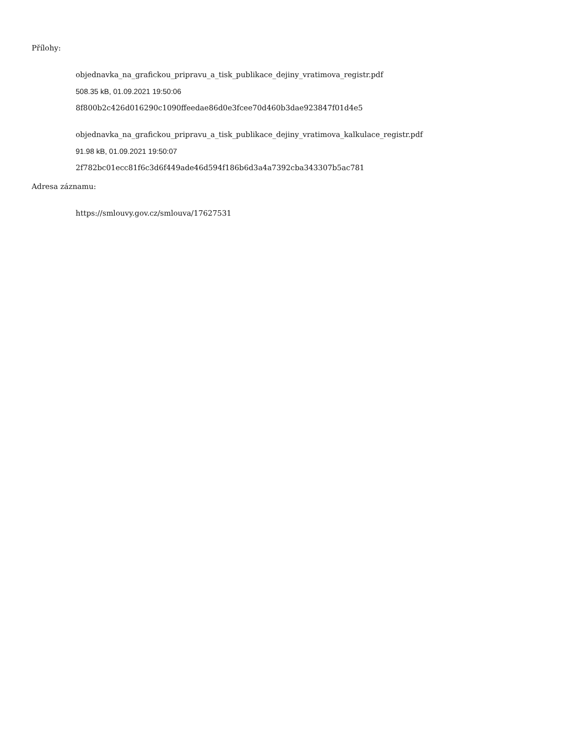Přílohy:
objednavka_na_grafickou_pripravu_a_tisk_publikace_dejiny_vratimova_registr.pdf
508.35 kB, 01.09.2021 19:50:06
8f800b2c426d016290c1090ffeedae86d0e3fcee70d460b3dae923847f01d4e5
objednavka_na_grafickou_pripravu_a_tisk_publikace_dejiny_vratimova_kalkulace_registr.pdf
91.98 kB, 01.09.2021 19:50:07
2f782bc01ecc81f6c3d6f449ade46d594f186b6d3a4a7392cba343307b5ac781
Adresa záznamu:
https://smlouvy.gov.cz/smlouva/17627531